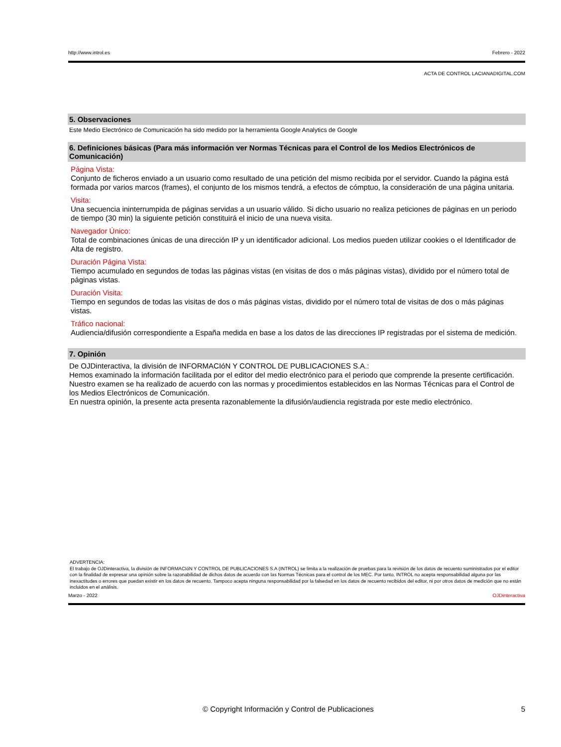http://www.introl.es Febrero - 2022
ACTA DE CONTROL LACIANADIGITAL.COM
5. Observaciones
Este Medio Electrónico de Comunicación ha sido medido por la herramienta Google Analytics de Google
6. Definiciones básicas (Para más información ver Normas Técnicas para el Control de los Medios Electrónicos de Comunicación)
Página Vista:
Conjunto de ficheros enviado a un usuario como resultado de una petición del mismo recibida por el servidor. Cuando la página está formada por varios marcos (frames), el conjunto de los mismos tendrá, a efectos de cómptuo, la consideración de una página unitaria.
Visita:
Una secuencia ininterrumpida de páginas servidas a un usuario válido. Si dicho usuario no realiza peticiones de páginas en un periodo de tiempo (30 min) la siguiente petición constituirá el inicio de una nueva visita.
Navegador Único:
Total de combinaciones únicas de una dirección IP y un identificador adicional. Los medios pueden utilizar cookies o el Identificador de Alta de registro.
Duración Página Vista:
Tiempo acumulado en segundos de todas las páginas vistas (en visitas de dos o más páginas vistas), dividido por el número total de páginas vistas.
Duración Visita:
Tiempo en segundos de todas las visitas de dos o más páginas vistas, dividido por el número total de visitas de dos o más páginas vistas.
Tráfico nacional:
Audiencia/difusión correspondiente a España medida en base a los datos de las direcciones IP registradas por el sistema de medición.
7. Opinión
De OJDinteractiva, la división de INFORMACIóN Y CONTROL DE PUBLICACIONES S.A.:
Hemos examinado la información facilitada por el editor del medio electrónico para el periodo que comprende la presente certificación.
Nuestro examen se ha realizado de acuerdo con las normas y procedimientos establecidos en las Normas Técnicas para el Control de los Medios Electrónicos de Comunicación.
En nuestra opinión, la presente acta presenta razonablemente la difusión/audiencia registrada por este medio electrónico.
ADVERTENCIA:
El trabajo de OJDinteractiva, la división de INFORMACIóN Y CONTROL DE PUBLICACIONES S.A (INTROL) se limita a la realización de pruebas para la revisión de los datos de recuento suministrados por el editor con la finalidad de expresar una opinión sobre la razonabilidad de dichos datos de acuerdo con las Normas Técnicas para el control de los MEC. Por tanto, INTROL no acepta responsabilidad alguna por las inexactitudes o errores que puedan existir en los datos de recuento. Tampoco acepta ninguna responsabilidad por la falsedad en los datos de recuento recibidos del editor, ni por otros datos de medición que no están incluidos en el análisis.
Marzo - 2022 OJDinteractiva
© Copyright Información y Control de Publicaciones 5